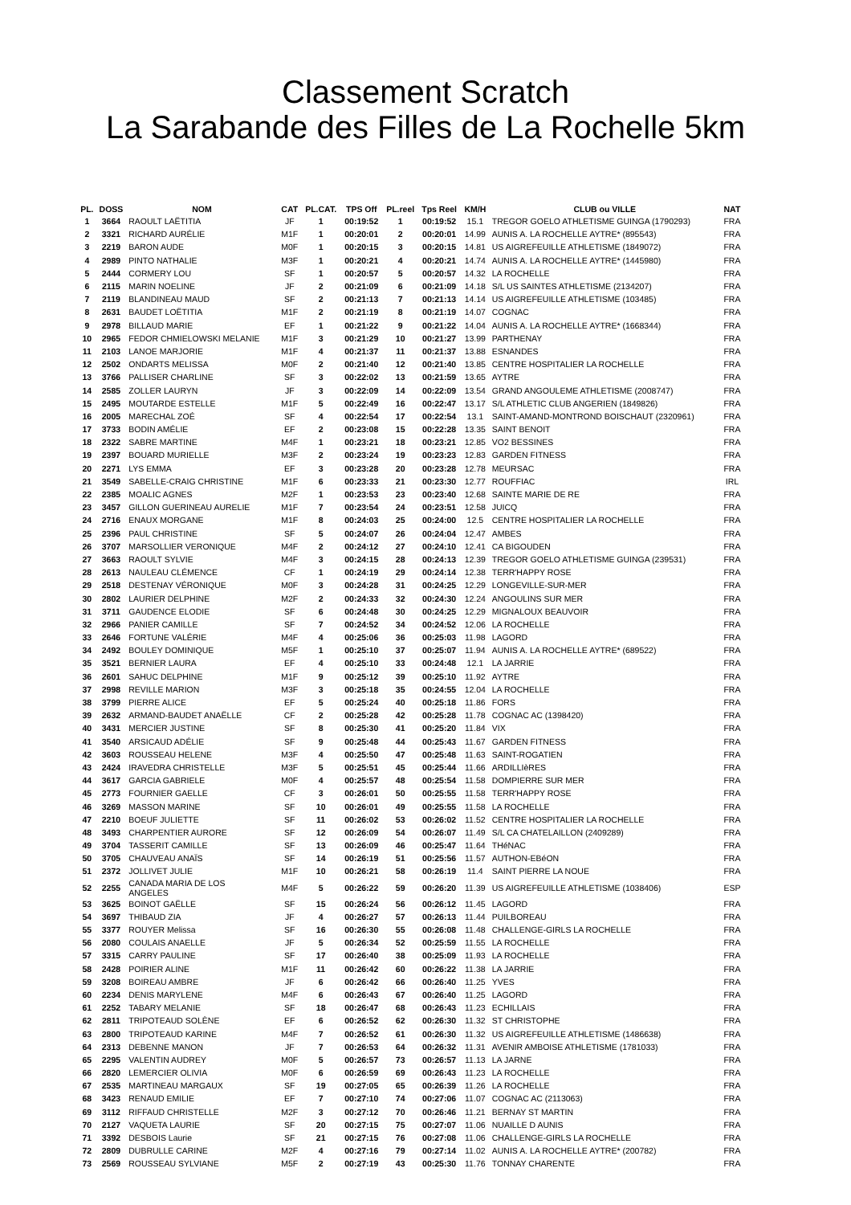Classement Scratch
La Sarabande des Filles de La Rochelle 5km
| PL. | DOSS | NOM | CAT | PL.CAT. | TPS Off | PL.reel | Tps Reel | KM/H | CLUB ou VILLE | NAT |
| --- | --- | --- | --- | --- | --- | --- | --- | --- | --- | --- |
| 1 | 3664 | RAOULT LAËTITIA | JF | 1 | 00:19:52 | 1 | 00:19:52 | 15.1 | TREGOR GOELO ATHLETISME GUINGA (1790293) | FRA |
| 2 | 3321 | RICHARD AURÉLIE | M1F | 1 | 00:20:01 | 2 | 00:20:01 | 14.99 | AUNIS A. LA ROCHELLE AYTRE* (895543) | FRA |
| 3 | 2219 | BARON AUDE | M0F | 1 | 00:20:15 | 3 | 00:20:15 | 14.81 | US AIGREFEUILLE ATHLETISME (1849072) | FRA |
| 4 | 2989 | PINTO NATHALIE | M3F | 1 | 00:20:21 | 4 | 00:20:21 | 14.74 | AUNIS A. LA ROCHELLE AYTRE* (1445980) | FRA |
| 5 | 2444 | CORMERY LOU | SF | 1 | 00:20:57 | 5 | 00:20:57 | 14.32 | LA ROCHELLE | FRA |
| 6 | 2115 | MARIN NOELINE | JF | 2 | 00:21:09 | 6 | 00:21:09 | 14.18 | S/L US SAINTES ATHLETISME (2134207) | FRA |
| 7 | 2119 | BLANDINEAU MAUD | SF | 2 | 00:21:13 | 7 | 00:21:13 | 14.14 | US AIGREFEUILLE ATHLETISME (103485) | FRA |
| 8 | 2631 | BAUDET LOËTITIA | M1F | 2 | 00:21:19 | 8 | 00:21:19 | 14.07 | COGNAC | FRA |
| 9 | 2978 | BILLAUD MARIE | EF | 1 | 00:21:22 | 9 | 00:21:22 | 14.04 | AUNIS A. LA ROCHELLE AYTRE* (1668344) | FRA |
| 10 | 2965 | FEDOR CHMIELOWSKI MELANIE | M1F | 3 | 00:21:29 | 10 | 00:21:27 | 13.99 | PARTHENAY | FRA |
| 11 | 2103 | LANOE MARJORIE | M1F | 4 | 00:21:37 | 11 | 00:21:37 | 13.88 | ESNANDES | FRA |
| 12 | 2502 | ONDARTS MELISSA | M0F | 2 | 00:21:40 | 12 | 00:21:40 | 13.85 | CENTRE HOSPITALIER LA ROCHELLE | FRA |
| 13 | 3766 | PALLISER CHARLINE | SF | 3 | 00:22:02 | 13 | 00:21:59 | 13.65 | AYTRE | FRA |
| 14 | 2585 | ZOLLER LAURYN | JF | 3 | 00:22:09 | 14 | 00:22:09 | 13.54 | GRAND ANGOULEME ATHLETISME (2008747) | FRA |
| 15 | 2495 | MOUTARDE ESTELLE | M1F | 5 | 00:22:49 | 16 | 00:22:47 | 13.17 | S/L ATHLETIC CLUB ANGERIEN (1849826) | FRA |
| 16 | 2005 | MARECHAL ZOÉ | SF | 4 | 00:22:54 | 17 | 00:22:54 | 13.1 | SAINT-AMAND-MONTROND BOISCHAUT (2320961) | FRA |
| 17 | 3733 | BODIN AMÉLIE | EF | 2 | 00:23:08 | 15 | 00:22:28 | 13.35 | SAINT BENOIT | FRA |
| 18 | 2322 | SABRE MARTINE | M4F | 1 | 00:23:21 | 18 | 00:23:21 | 12.85 | VO2 BESSINES | FRA |
| 19 | 2397 | BOUARD MURIELLE | M3F | 2 | 00:23:24 | 19 | 00:23:23 | 12.83 | GARDEN FITNESS | FRA |
| 20 | 2271 | LYS EMMA | EF | 3 | 00:23:28 | 20 | 00:23:28 | 12.78 | MEURSAC | FRA |
| 21 | 3549 | SABELLE-CRAIG CHRISTINE | M1F | 6 | 00:23:33 | 21 | 00:23:30 | 12.77 | ROUFFIAC | IRL |
| 22 | 2385 | MOALIC AGNES | M2F | 1 | 00:23:53 | 23 | 00:23:40 | 12.68 | SAINTE MARIE DE RE | FRA |
| 23 | 3457 | GILLON GUERINEAU AURELIE | M1F | 7 | 00:23:54 | 24 | 00:23:51 | 12.58 | JUICQ | FRA |
| 24 | 2716 | ENAUX MORGANE | M1F | 8 | 00:24:03 | 25 | 00:24:00 | 12.5 | CENTRE HOSPITALIER LA ROCHELLE | FRA |
| 25 | 2396 | PAUL CHRISTINE | SF | 5 | 00:24:07 | 26 | 00:24:04 | 12.47 | AMBES | FRA |
| 26 | 3707 | MARSOLLIER VERONIQUE | M4F | 2 | 00:24:12 | 27 | 00:24:10 | 12.41 | CA BIGOUDEN | FRA |
| 27 | 3663 | RAOULT SYLVIE | M4F | 3 | 00:24:15 | 28 | 00:24:13 | 12.39 | TREGOR GOELO ATHLETISME GUINGA (239531) | FRA |
| 28 | 2613 | NAULEAU CLÉMENCE | CF | 1 | 00:24:19 | 29 | 00:24:14 | 12.38 | TERR'HAPPY ROSE | FRA |
| 29 | 2518 | DESTENAY VÉRONIQUE | M0F | 3 | 00:24:28 | 31 | 00:24:25 | 12.29 | LONGEVILLE-SUR-MER | FRA |
| 30 | 2802 | LAURIER DELPHINE | M2F | 2 | 00:24:33 | 32 | 00:24:30 | 12.24 | ANGOULINS SUR MER | FRA |
| 31 | 3711 | GAUDENCE ELODIE | SF | 6 | 00:24:48 | 30 | 00:24:25 | 12.29 | MIGNALOUX BEAUVOIR | FRA |
| 32 | 2966 | PANIER CAMILLE | SF | 7 | 00:24:52 | 34 | 00:24:52 | 12.06 | LA ROCHELLE | FRA |
| 33 | 2646 | FORTUNE VALÉRIE | M4F | 4 | 00:25:06 | 36 | 00:25:03 | 11.98 | LAGORD | FRA |
| 34 | 2492 | BOULEY DOMINIQUE | M5F | 1 | 00:25:10 | 37 | 00:25:07 | 11.94 | AUNIS A. LA ROCHELLE AYTRE* (689522) | FRA |
| 35 | 3521 | BERNIER LAURA | EF | 4 | 00:25:10 | 33 | 00:24:48 | 12.1 | LA JARRIE | FRA |
| 36 | 2601 | SAHUC DELPHINE | M1F | 9 | 00:25:12 | 39 | 00:25:10 | 11.92 | AYTRE | FRA |
| 37 | 2998 | REVILLE MARION | M3F | 3 | 00:25:18 | 35 | 00:24:55 | 12.04 | LA ROCHELLE | FRA |
| 38 | 3799 | PIERRE ALICE | EF | 5 | 00:25:24 | 40 | 00:25:18 | 11.86 | FORS | FRA |
| 39 | 2632 | ARMAND-BAUDET ANAËLLE | CF | 2 | 00:25:28 | 42 | 00:25:28 | 11.78 | COGNAC AC (1398420) | FRA |
| 40 | 3431 | MERCIER JUSTINE | SF | 8 | 00:25:30 | 41 | 00:25:20 | 11.84 | VIX | FRA |
| 41 | 3540 | ARSICAUD ADÉLIE | SF | 9 | 00:25:48 | 44 | 00:25:43 | 11.67 | GARDEN FITNESS | FRA |
| 42 | 3603 | ROUSSEAU HELENE | M3F | 4 | 00:25:50 | 47 | 00:25:48 | 11.63 | SAINT-ROGATIEN | FRA |
| 43 | 2424 | IRAVEDRA CHRISTELLE | M3F | 5 | 00:25:51 | 45 | 00:25:44 | 11.66 | ARDILLIèRES | FRA |
| 44 | 3617 | GARCIA GABRIELE | M0F | 4 | 00:25:57 | 48 | 00:25:54 | 11.58 | DOMPIERRE SUR MER | FRA |
| 45 | 2773 | FOURNIER GAELLE | CF | 3 | 00:26:01 | 50 | 00:25:55 | 11.58 | TERR'HAPPY ROSE | FRA |
| 46 | 3269 | MASSON MARINE | SF | 10 | 00:26:01 | 49 | 00:25:55 | 11.58 | LA ROCHELLE | FRA |
| 47 | 2210 | BOEUF JULIETTE | SF | 11 | 00:26:02 | 53 | 00:26:02 | 11.52 | CENTRE HOSPITALIER LA ROCHELLE | FRA |
| 48 | 3493 | CHARPENTIER AURORE | SF | 12 | 00:26:09 | 54 | 00:26:07 | 11.49 | S/L CA CHATELAILLON (2409289) | FRA |
| 49 | 3704 | TASSERIT CAMILLE | SF | 13 | 00:26:09 | 46 | 00:25:47 | 11.64 | THéNAC | FRA |
| 50 | 3705 | CHAUVEAU ANAÏS | SF | 14 | 00:26:19 | 51 | 00:25:56 | 11.57 | AUTHON-EBéON | FRA |
| 51 | 2372 | JOLLIVET JULIE | M1F | 10 | 00:26:21 | 58 | 00:26:19 | 11.4 | SAINT PIERRE LA NOUE | FRA |
| 52 | 2255 | CANADA MARIA DE LOS ANGELES | M4F | 5 | 00:26:22 | 59 | 00:26:20 | 11.39 | US AIGREFEUILLE ATHLETISME (1038406) | ESP |
| 53 | 3625 | BOINOT GAËLLE | SF | 15 | 00:26:24 | 56 | 00:26:12 | 11.45 | LAGORD | FRA |
| 54 | 3697 | THIBAUD ZIA | JF | 4 | 00:26:27 | 57 | 00:26:13 | 11.44 | PUILBOREAU | FRA |
| 55 | 3377 | ROUYER Melissa | SF | 16 | 00:26:30 | 55 | 00:26:08 | 11.48 | CHALLENGE-GIRLS LA ROCHELLE | FRA |
| 56 | 2080 | COULAIS ANAELLE | JF | 5 | 00:26:34 | 52 | 00:25:59 | 11.55 | LA ROCHELLE | FRA |
| 57 | 3315 | CARRY PAULINE | SF | 17 | 00:26:40 | 38 | 00:25:09 | 11.93 | LA ROCHELLE | FRA |
| 58 | 2428 | POIRIER ALINE | M1F | 11 | 00:26:42 | 60 | 00:26:22 | 11.38 | LA JARRIE | FRA |
| 59 | 3208 | BOIREAU AMBRE | JF | 6 | 00:26:42 | 66 | 00:26:40 | 11.25 | YVES | FRA |
| 60 | 2234 | DENIS MARYLENE | M4F | 6 | 00:26:43 | 67 | 00:26:40 | 11.25 | LAGORD | FRA |
| 61 | 2252 | TABARY MELANIE | SF | 18 | 00:26:47 | 68 | 00:26:43 | 11.23 | ECHILLAIS | FRA |
| 62 | 2811 | TRIPOTEAUD SOLÈNE | EF | 6 | 00:26:52 | 62 | 00:26:30 | 11.32 | ST CHRISTOPHE | FRA |
| 63 | 2800 | TRIPOTEAUD KARINE | M4F | 7 | 00:26:52 | 61 | 00:26:30 | 11.32 | US AIGREFEUILLE ATHLETISME (1486638) | FRA |
| 64 | 2313 | DEBENNE MANON | JF | 7 | 00:26:53 | 64 | 00:26:32 | 11.31 | AVENIR AMBOISE ATHLETISME (1781033) | FRA |
| 65 | 2295 | VALENTIN AUDREY | M0F | 5 | 00:26:57 | 73 | 00:26:57 | 11.13 | LA JARNE | FRA |
| 66 | 2820 | LEMERCIER OLIVIA | M0F | 6 | 00:26:59 | 69 | 00:26:43 | 11.23 | LA ROCHELLE | FRA |
| 67 | 2535 | MARTINEAU MARGAUX | SF | 19 | 00:27:05 | 65 | 00:26:39 | 11.26 | LA ROCHELLE | FRA |
| 68 | 3423 | RENAUD EMILIE | EF | 7 | 00:27:10 | 74 | 00:27:06 | 11.07 | COGNAC AC (2113063) | FRA |
| 69 | 3112 | RIFFAUD CHRISTELLE | M2F | 3 | 00:27:12 | 70 | 00:26:46 | 11.21 | BERNAY ST MARTIN | FRA |
| 70 | 2127 | VAQUETA LAURIE | SF | 20 | 00:27:15 | 75 | 00:27:07 | 11.06 | NUAILLE D AUNIS | FRA |
| 71 | 3392 | DESBOIS Laurie | SF | 21 | 00:27:15 | 76 | 00:27:08 | 11.06 | CHALLENGE-GIRLS LA ROCHELLE | FRA |
| 72 | 2809 | DUBRULLE CARINE | M2F | 4 | 00:27:16 | 79 | 00:27:14 | 11.02 | AUNIS A. LA ROCHELLE AYTRE* (200782) | FRA |
| 73 | 2569 | ROUSSEAU SYLVIANE | M5F | 2 | 00:27:19 | 43 | 00:25:30 | 11.76 | TONNAY CHARENTE | FRA |